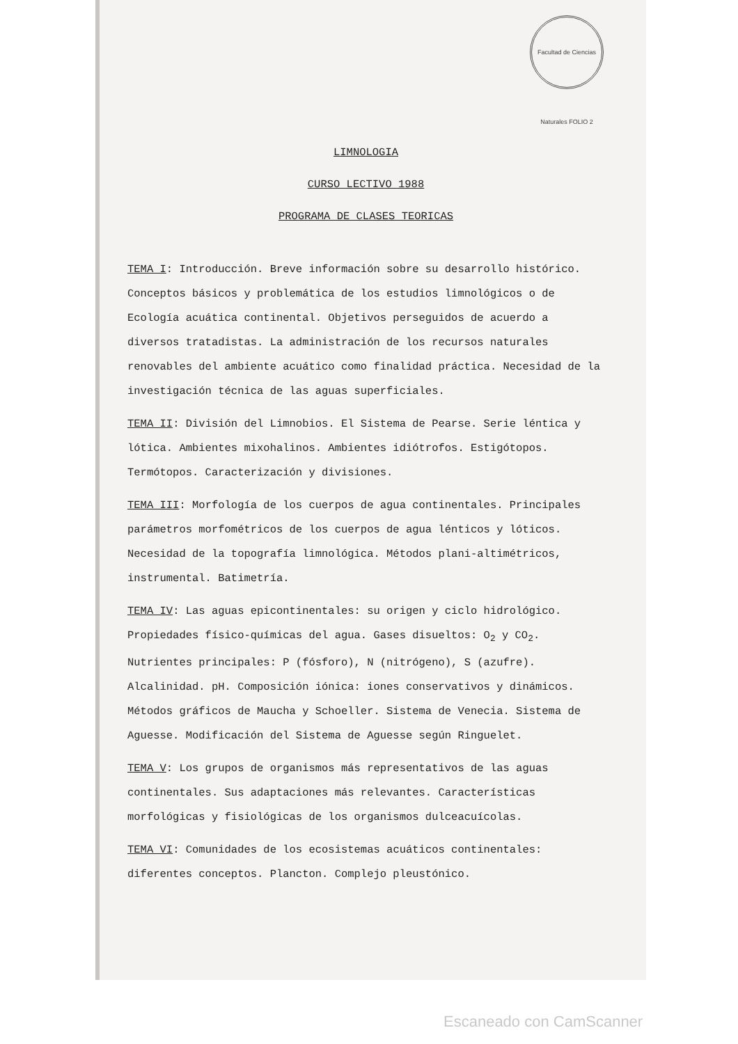Facultad de Ciencias Naturales FOLIO 2
LIMNOLOGIA
CURSO LECTIVO 1988
PROGRAMA DE CLASES TEORICAS
TEMA I: Introducción. Breve información sobre su desarrollo histórico. Conceptos básicos y problemática de los estudios limnológicos o de Ecología acuática continental. Objetivos perseguidos de acuerdo a diversos tratadistas. La administración de los recursos naturales renovables del ambiente acuático como finalidad práctica. Necesidad de la investigación técnica de las aguas superficiales.
TEMA II: División del Limnobios. El Sistema de Pearse. Serie léntica y lótica. Ambientes mixohalinos. Ambientes idiótrofos. Estigótopos. Termótopos. Caracterización y divisiones.
TEMA III: Morfología de los cuerpos de agua continentales. Principales parámetros morfométricos de los cuerpos de agua lénticos y lóticos. Necesidad de la topografía limnológica. Métodos plani-altimétricos, instrumental. Batimetría.
TEMA IV: Las aguas epicontinentales: su origen y ciclo hidrológico. Propiedades físico-químicas del agua. Gases disueltos: O<sub>2</sub> y CO<sub>2</sub>. Nutrientes principales: P (fósforo), N (nitrógeno), S (azufre). Alcalinidad. pH. Composición iónica: iones conservativos y dinámicos. Métodos gráficos de Maucha y Schoeller. Sistema de Venecia. Sistema de Aguesse. Modificación del Sistema de Aguesse según Ringuelet.
TEMA V: Los grupos de organismos más representativos de las aguas continentales. Sus adaptaciones más relevantes. Características morfológicas y fisiológicas de los organismos dulceacuícolas.
TEMA VI: Comunidades de los ecosistemas acuáticos continentales: diferentes conceptos. Plancton. Complejo pleustónico.
Escaneado con CamScanner